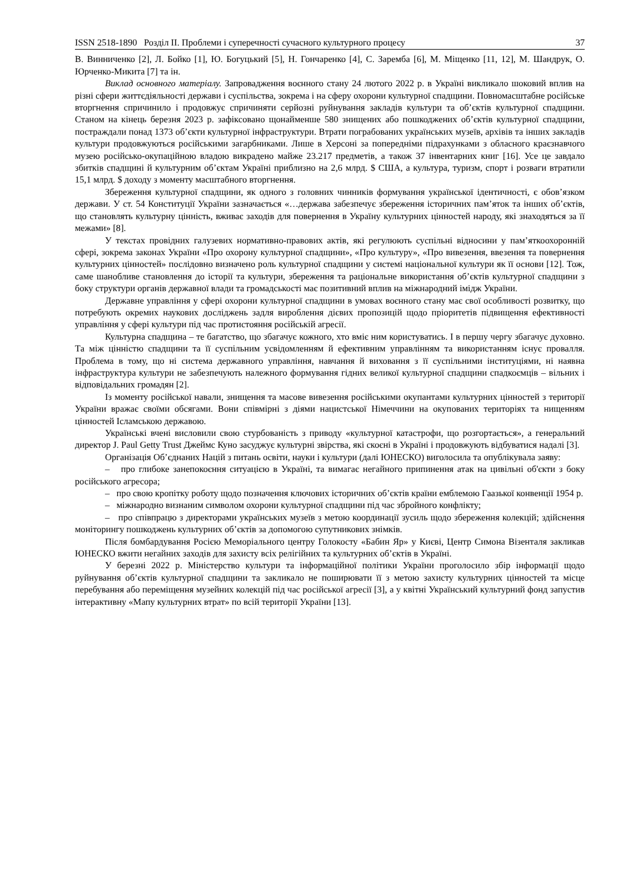ISSN 2518-1890 Розділ ІІ. Проблеми і суперечності сучасного культурного процесу 37
В. Винниченко [2], Л. Бойко [1], Ю. Богуцький [5], Н. Гончаренко [4], С. Заремба [6], М. Міщенко [11, 12], М. Шандрук, О. Юрченко-Микита [7] та ін.
Виклад основного матеріалу. Запровадження воєнного стану 24 лютого 2022 р. в Україні викликало шоковий вплив на різні сфери життєдіяльності держави і суспільства, зокрема і на сферу охорони культурної спадщини. Повномасштабне російське вторгнення спричинило і продовжує спричиняти серйозні руйнування закладів культури та об’єктів культурної спадщини. Станом на кінець березня 2023 р. зафіксовано щонайменше 580 знищених або пошкоджених об’єктів культурної спадщини, постраждали понад 1373 об’єкти культурної інфраструктури. Втрати пограбованих українських музеїв, архівів та інших закладів культури продовжуються російськими загарбниками. Лише в Херсоні за попередніми підрахунками з обласного краєзнавчого музею російсько-окупаційною владою викрадено майже 23.217 предметів, а також 37 інвентарних книг [16]. Усе це завдало збитків спадщині й культурним об’єктам Україні приблизно на 2,6 млрд. $ США, а культура, туризм, спорт і розваги втратили 15,1 млрд. $ доходу з моменту масштабного вторгнення.
Збереження культурної спадщини, як одного з головних чинників формування української ідентичності, є обов’язком держави. У ст. 54 Конституції України зазначається «…держава забезпечує збереження історичних пам’яток та інших об’єктів, що становлять культурну цінність, вживає заходів для повернення в Україну культурних цінностей народу, які знаходяться за її межами» [8].
У текстах провідних галузевих нормативно-правових актів, які регулюють суспільні відносини у пам’яткоохоронній сфері, зокрема законах України «Про охорону культурної спадщини», «Про культуру», «Про вивезення, ввезення та повернення культурних цінностей» послідовно визначено роль культурної спадщини у системі національної культури як її основи [12]. Тож, саме шанобливе становлення до історії та культури, збереження та раціональне використання об’єктів культурної спадщини з боку структури органів державної влади та громадськості має позитивний вплив на міжнародний імідж України.
Державне управління у сфері охорони культурної спадщини в умовах воєнного стану має свої особливості розвитку, що потребують окремих наукових досліджень задля вироблення дієвих пропозицій щодо пріоритетів підвищення ефективності управління у сфері культури під час протистояння російській агресії.
Культурна спадщина – те багатство, що збагачує кожного, хто вміє ним користуватись. І в першу чергу збагачує духовно. Та між цінністю спадщини та її суспільним усвідомленням й ефективним управлінням та використанням існує провалля. Проблема в тому, що ні система державного управління, навчання й виховання з її суспільними інституціями, ні наявна інфраструктура культури не забезпечують належного формування гідних великої культурної спадщини спадкоємців – вільних і відповідальних громадян [2].
Із моменту російської навали, знищення та масове вивезення російськими окупантами культурних цінностей з території України вражає своїми обсягами. Вони співмірні з діями нацистської Німеччини на окупованих територіях та нищенням цінностей Ісламською державою.
Українські вчені висловили свою стурбованість з приводу «культурної катастрофи, що розгортається», а генеральний директор J. Paul Getty Trust Джеймс Куно засуджує культурні звірства, які скоєні в Україні і продовжують відбуватися надалі [3].
Організація Об’єднаних Націй з питань освіти, науки і культури (далі ЮНЕСКО) виголосила та опублікувала заяву:
– про глибоке занепокоєння ситуацією в Україні, та вимагає негайного припинення атак на цивільні об'єкти з боку російського агресора;
– про свою кропітку роботу щодо позначення ключових історичних об’єктів країни емблемою Гаазької конвенції 1954 р.
– міжнародно визнаним символом охорони культурної спадщини під час збройного конфлікту;
– про співпрацю з директорами українських музеїв з метою координації зусиль щодо збереження колекцій; здійснення моніторингу пошкоджень культурних об’єктів за допомогою супутникових знімків.
Після бомбардування Росією Меморіального центру Голокосту «Бабин Яр» у Києві, Центр Симона Візенталя закликав ЮНЕСКО вжити негайних заходів для захисту всіх релігійних та культурних об’єктів в Україні.
У березні 2022 р. Міністерство культури та інформаційної політики України проголосило збір інформації щодо руйнування об’єктів культурної спадщини та закликало не поширювати її з метою захисту культурних цінностей та місце перебування або переміщення музейних колекцій під час російської агресії [3], а у квітні Український культурний фонд запустив інтерактивну «Мапу культурних втрат» по всій території України [13].